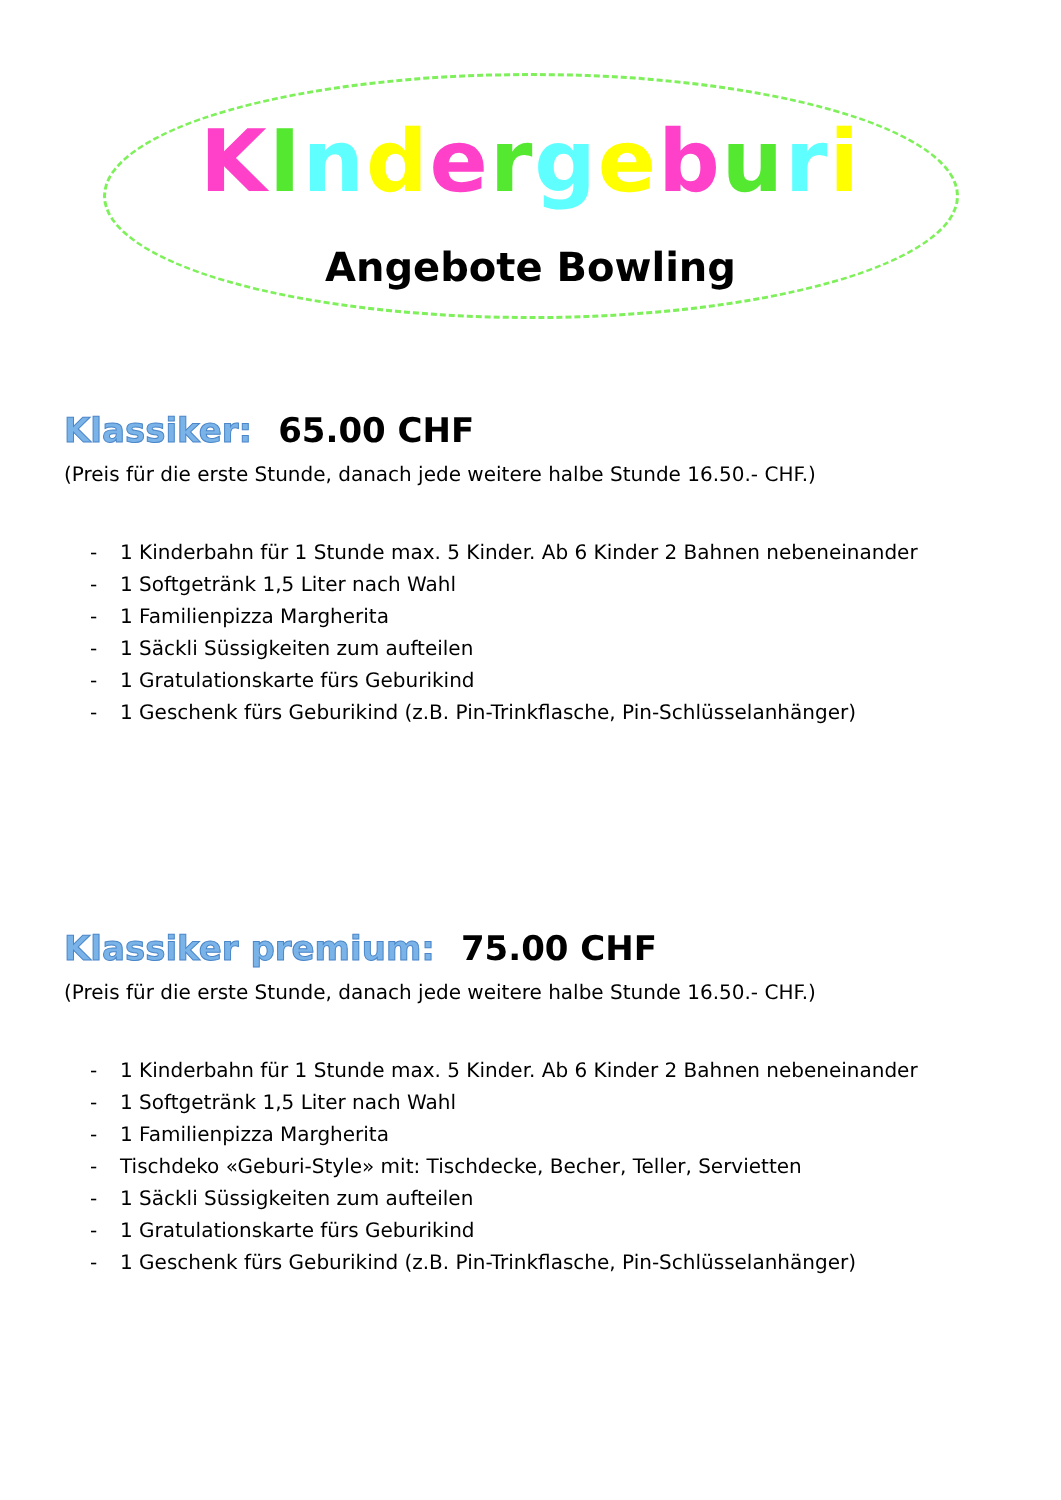KIndergeburi
Angebote Bowling
Klassiker: 65.00 CHF
(Preis für die erste Stunde, danach jede weitere halbe Stunde 16.50.- CHF.)
- 1 Kinderbahn für 1 Stunde max. 5 Kinder. Ab 6 Kinder 2 Bahnen nebeneinander
- 1 Softgetränk 1,5 Liter nach Wahl
- 1 Familienpizza Margherita
- 1 Säckli Süssigkeiten zum aufteilen
- 1 Gratulationskarte fürs Geburikind
- 1 Geschenk fürs Geburikind (z.B. Pin-Trinkflasche, Pin-Schlüsselanhänger)
Klassiker premium: 75.00 CHF
(Preis für die erste Stunde, danach jede weitere halbe Stunde 16.50.- CHF.)
- 1 Kinderbahn für 1 Stunde max. 5 Kinder. Ab 6 Kinder 2 Bahnen nebeneinander
- 1 Softgetränk 1,5 Liter nach Wahl
- 1 Familienpizza Margherita
- Tischdeko «Geburi-Style» mit: Tischdecke, Becher, Teller, Servietten
- 1 Säckli Süssigkeiten zum aufteilen
- 1 Gratulationskarte fürs Geburikind
- 1 Geschenk fürs Geburikind (z.B. Pin-Trinkflasche, Pin-Schlüsselanhänger)